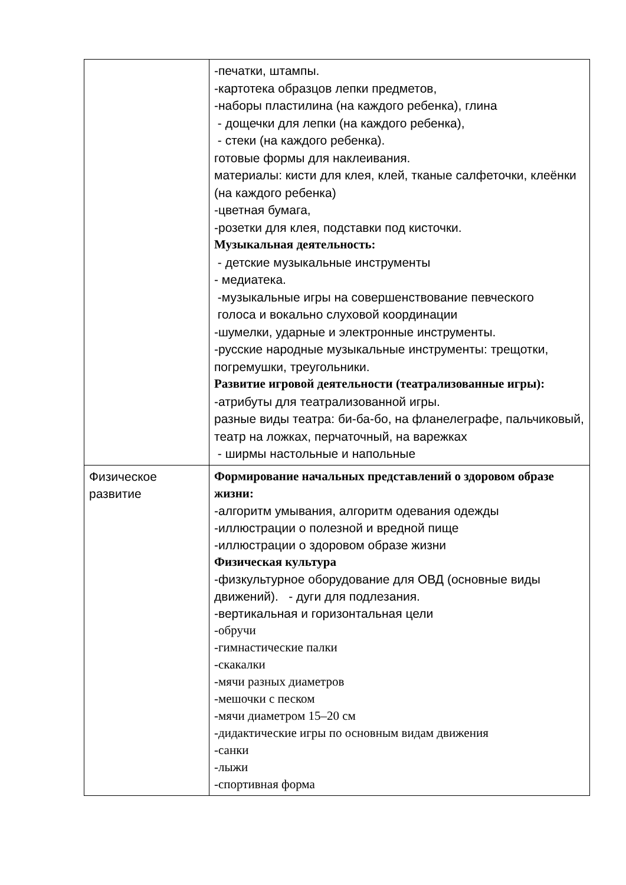| | -печатки, штампы. -картотека образцов лепки предметов, -наборы пластилина (на каждого ребенка), глина - дощечки для лепки (на каждого ребенка), - стеки (на каждого ребенка). готовые формы для наклеивания. материалы: кисти для клея, клей, тканые салфеточки, клеёнки (на каждого ребенка) -цветная бумага, -розетки для клея, подставки под кисточки. Музыкальная деятельность: - детские музыкальные инструменты - медиатека. -музыкальные игры на совершенствование певческого голоса и вокально слуховой координации -шумелки, ударные и электронные инструменты. -русские народные музыкальные инструменты: трещотки, погремушки, треугольники. Развитие игровой деятельности (театрализованные игры): -атрибуты для театрализованной игры. разные виды театра: би-ба-бо, на фланелеграфе, пальчиковый, театр на ложках, перчаточный, на варежках - ширмы настольные и напольные |
| Физическое развитие | Формирование начальных представлений о здоровом образе жизни: -алгоритм умывания, алгоритм одевания одежды -иллюстрации о полезной и вредной пище -иллюстрации о здоровом образе жизни Физическая культура -физкультурное оборудование для ОВД (основные виды движений). - дуги для подлезания. -вертикальная и горизонтальная цели -обручи -гимнастические палки -скакалки -мячи разных диаметров -мешочки с песком -мячи диаметром 15–20 см -дидактические игры по основным видам движения -санки -лыжи -спортивная форма |